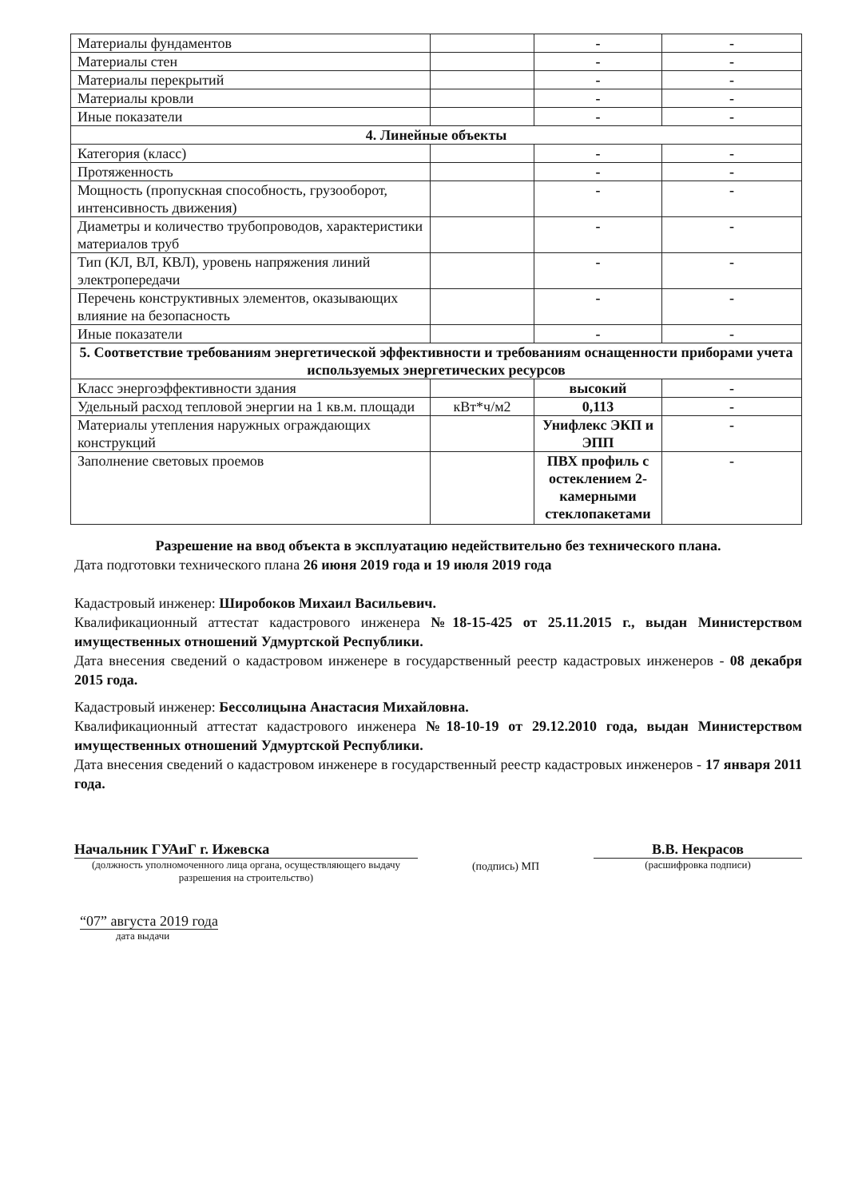| Материалы фундаментов | | - | - |
| Материалы стен | | - | - |
| Материалы перекрытий | | - | - |
| Материалы кровли | | - | - |
| Иные показатели | | - | - |
| 4. Линейные объекты | | | |
| Категория (класс) | | - | - |
| Протяженность | | - | - |
| Мощность (пропускная способность, грузооборот, интенсивность движения) | | - | - |
| Диаметры и количество трубопроводов, характеристики материалов труб | | - | - |
| Тип (КЛ, ВЛ, КВЛ), уровень напряжения линий электропередачи | | - | - |
| Перечень конструктивных элементов, оказывающих влияние на безопасность | | - | - |
| Иные показатели | | - | - |
| 5. Соответствие требованиям энергетической эффективности и требованиям оснащенности приборами учета используемых энергетических ресурсов | | | |
| Класс энергоэффективности здания | | высокий | - |
| Удельный расход тепловой энергии на 1 кв.м. площади | кВт*ч/м2 | 0,113 | - |
| Материалы утепления наружных ограждающих конструкций | | Унифлекс ЭКП и ЭПП | - |
| Заполнение световых проемов | | ПВХ профиль с остеклением 2-камерными стеклопакетами | - |
Разрешение на ввод объекта в эксплуатацию недействительно без технического плана.
Дата подготовки технического плана 26 июня 2019 года и 19 июля 2019 года
Кадастровый инженер: Широбоков Михаил Васильевич.
Квалификационный аттестат кадастрового инженера №18-15-425 от 25.11.2015 г., выдан Министерством имущественных отношений Удмуртской Республики.
Дата внесения сведений о кадастровом инженере в государственный реестр кадастровых инженеров - 08 декабря 2015 года.
Кадастровый инженер: Бессолицына Анастасия Михайловна.
Квалификационный аттестат кадастрового инженера №18-10-19 от 29.12.2010 года, выдан Министерством имущественных отношений Удмуртской Республики.
Дата внесения сведений о кадастровом инженере в государственный реестр кадастровых инженеров - 17 января 2011 года.
Начальник ГУАиГ г. Ижевска
(должность уполномоченного лица органа, осуществляющего выдачу разрешения на строительство)
(подпись) МП
В.В. Некрасов
(расшифровка подписи)
“07” августа 2019 года
дата выдачи